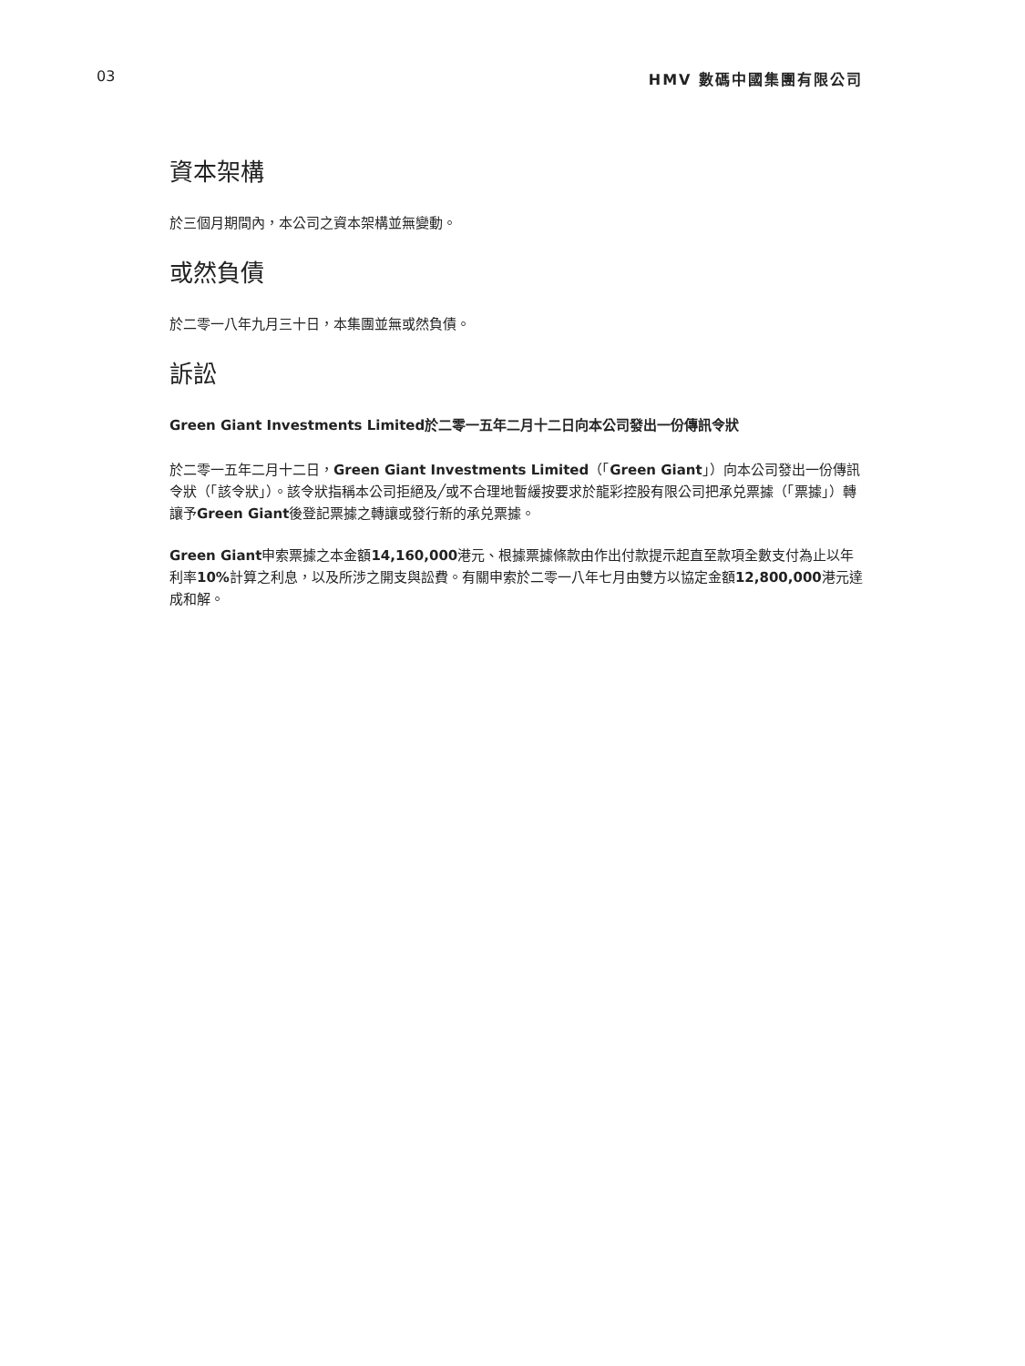03 HMV 數碼中國集團有限公司
資本架構
於三個月期間內，本公司之資本架構並無變動。
或然負債
於二零一八年九月三十日，本集團並無或然負債。
訴訟
Green Giant Investments Limited於二零一五年二月十二日向本公司發出一份傳訊令狀
於二零一五年二月十二日，Green Giant Investments Limited（「Green Giant」）向本公司發出一份傳訊令狀（「該令狀」）。該令狀指稱本公司拒絕及╱或不合理地暫緩按要求於龍彩控股有限公司把承兑票據（「票據」）轉讓予Green Giant後登記票據之轉讓或發行新的承兑票據。
Green Giant申索票據之本金額14,160,000港元、根據票據條款由作出付款提示起直至款項全數支付為止以年利率10% 計算之利息，以及所涉之開支與訟費。有關申索於二零一八年七月由雙方以協定金額12,800,000港元達成和解。